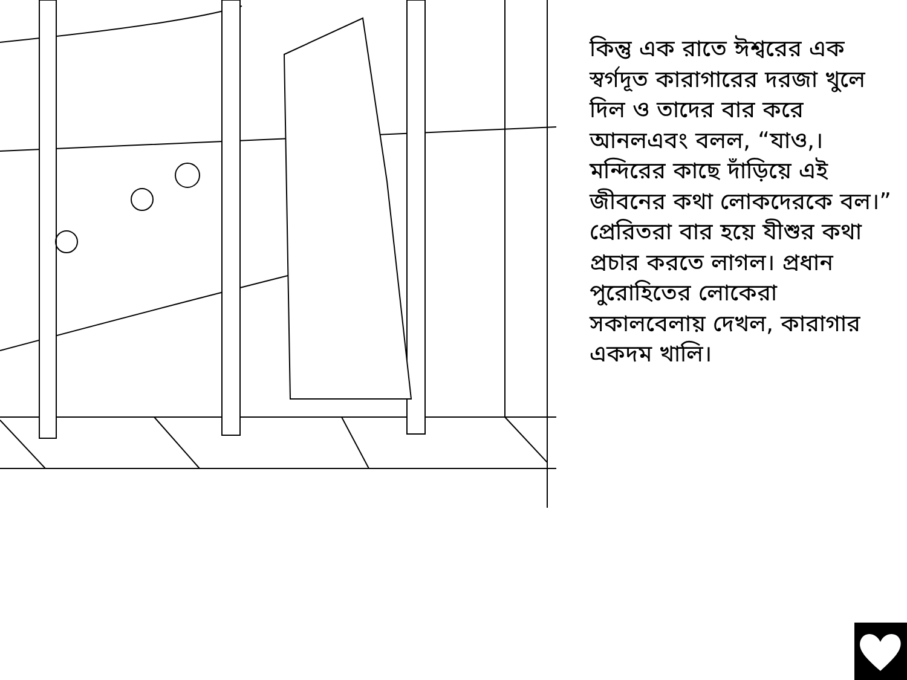কিন্তু এক রাতে ঈশ্বরের এক স্বর্গদূত কারাগারের দরজা খুলে দিল ও তাদের বার করে আনলএবং বলল, “যাও,। মন্দিরের কাছে দাঁড়িয়ে এই জীবনের কথা লোকদেরকে বল।” প্রেরিতরা বার হয়ে যীশুর কথা প্রচার করতে লাগল। প্রধান পুরোহিতের লোকেরা সকালবেলায় দেখল, কারাগার একদম খালি।